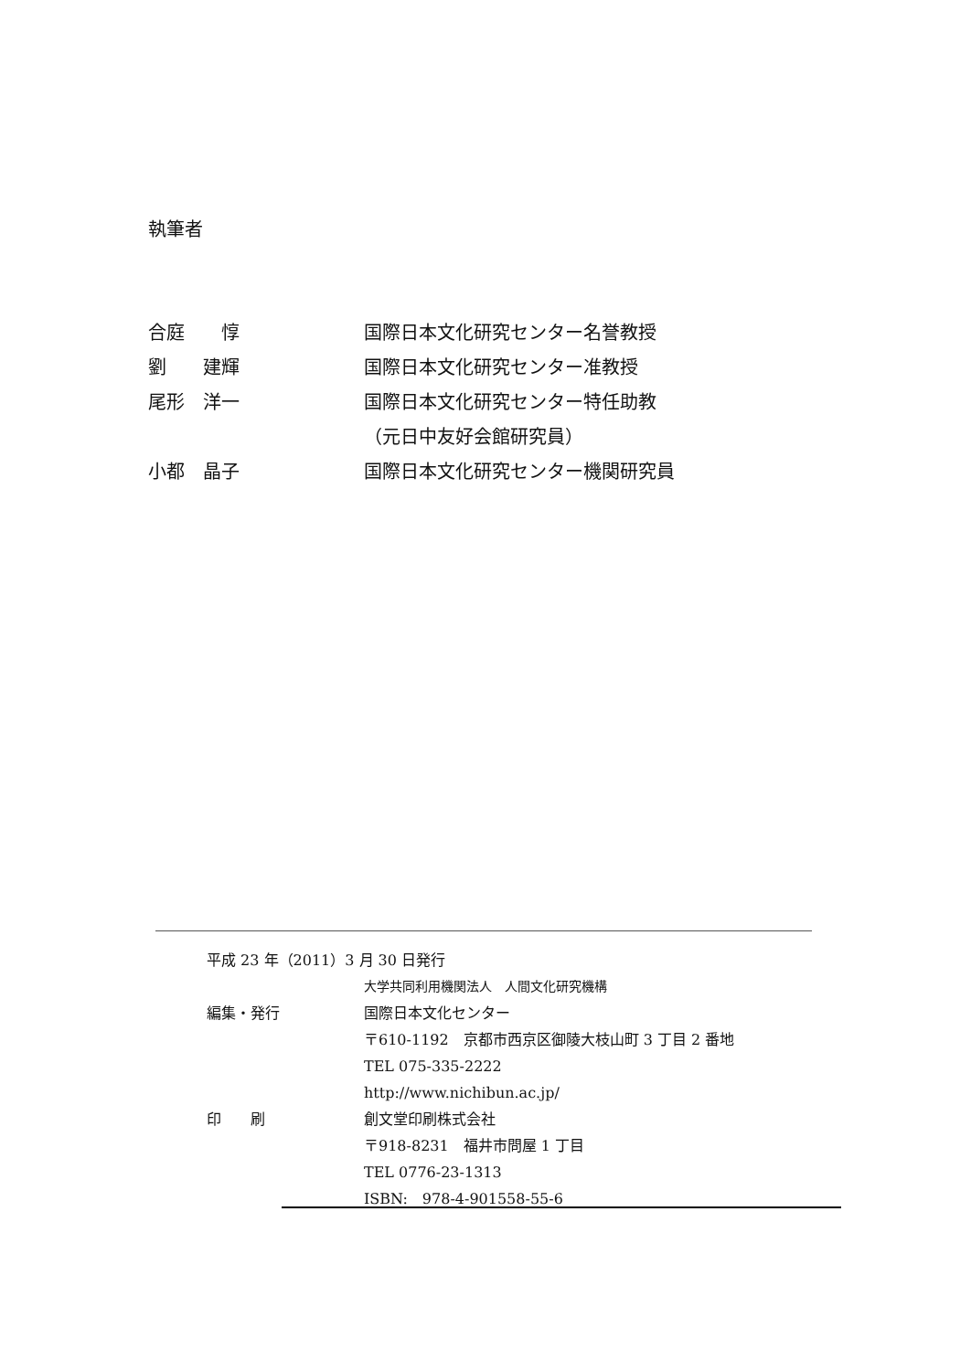執筆者
合庭　　惇 国際日本文化研究センター名誉教授
劉　　建輝 国際日本文化研究センター准教授
尾形　洋一 国際日本文化研究センター特任助教
（元日中友好会館研究員）
小都　晶子 国際日本文化研究センター機関研究員
平成 23 年（2011）3 月 30 日発行
大学共同利用機関法人　人間文化研究機構
編集・発行 国際日本文化センター
〒610-1192　京都市西京区御陵大枝山町 3 丁目 2 番地
TEL 075-335-2222
http://www.nichibun.ac.jp/
印　　刷 創文堂印刷株式会社
〒918-8231　福井市問屋 1 丁目
TEL 0776-23-1313
ISBN:　978-4-901558-55-6